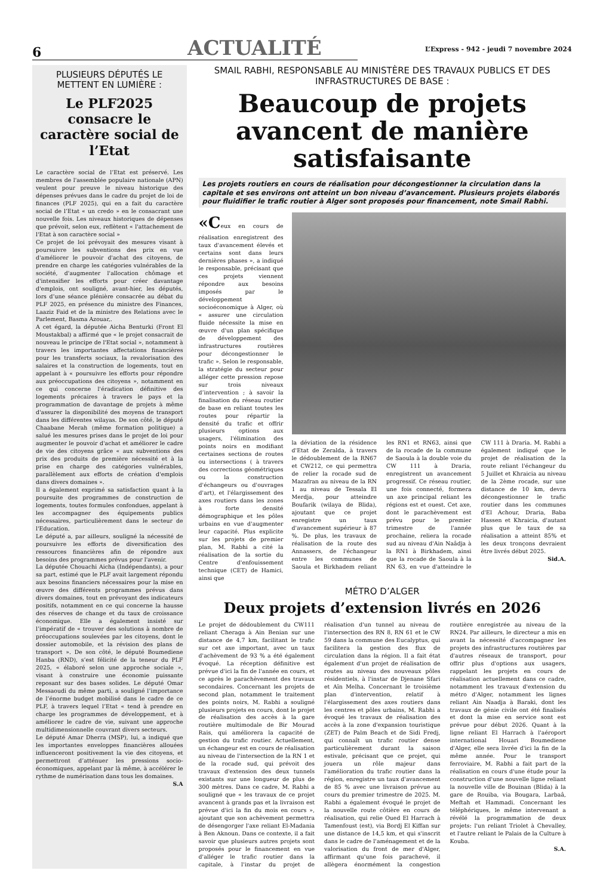6 ACTUALITÉ
L’Express - 942 - jeudi 7 novembre 2024
PLUSIEURS DÉPUTÉS LE METTENT EN LUMIÈRE :
Le PLF2025 consacre le caractère social de l’Etat
Le caractère social de l’Etat est préservé. Les membres de l'assemblée populaire nationale (APN) veulent pour preuve le niveau historique des dépenses prévues dans le cadre du projet de loi de finances (PLF 2025), qui en a fait du caractère social de l’Etat « un credo » en le consacrant une nouvelle fois. Les niveaux historiques de dépenses que prévoit, selon eux, reflètent « l'attachement de l'Etat à son caractère social »
Ce projet de loi prévoyait des mesures visant à poursuivre les subventions des prix en vue d'améliorer le pouvoir d'achat des citoyens, de prendre en charge les catégories vulnérables de la société, d'augmenter l'allocation chômage et d'intensifier les efforts pour créer davantage d'emplois, ont souligné, avant-hier, les députés, lors d’une séance plénière consacrée au débat du PLF 2025, en présence du ministre des Finances, Laaziz Faid et de la ministre des Relations avec le Parlement, Basma Azouar,.
A cet égard, la députée Aicha Benturki (Front El Moustakbal) a affirmé que « le projet consacrait de nouveau le principe de l'Etat social », notamment à travers les importantes affectations financières pour les transferts sociaux, la revalorisation des salaires et la construction de logements, tout en appelant à « poursuivre les efforts pour répondre aux préoccupations des citoyens », notamment en ce qui concerne l'éradication définitive des logements précaires à travers le pays et la programmation de davantage de projets à même d'assurer la disponibilité des moyens de transport dans les différentes wilayas. De son côté, le député Chaabane Merah (même formation politique) a salué les mesures prises dans le projet de loi pour augmenter le pouvoir d'achat et améliorer le cadre de vie des citoyens grâce « aux subventions des prix des produits de première nécessité et à la prise en charge des catégories vulnérables, parallèlement aux efforts de création d'emplois dans divers domaines ».
Il a également exprimé sa satisfaction quant à la poursuite des programmes de construction de logements, toutes formules confondues, appelant à les accompagner des équipements publics nécessaires, particulièrement dans le secteur de l'Education.
Le député a, par ailleurs, souligné la nécessité de poursuivre les efforts de diversification des ressources financières afin de répondre aux besoins des programmes prévus pour l'avenir.
La députée Chouachi Aicha (Indépendants), a pour sa part, estimé que le PLF avait largement répondu aux besoins financiers nécessaires pour la mise en œuvre des différents programmes prévus dans divers domaines, tout en prévoyant des indicateurs positifs, notamment en ce qui concerne la hausse des réserves de change et du taux de croissance économique. Elle a également insisté sur l’impératif de « trouver des solutions à nombre de préoccupations soulevées par les citoyens, dont le dossier automobile, et la révision des plans de transport ». De son côté, le député Boumediene Hanba (RND), s’est félicité de la teneur du PLF 2025, « élaboré selon une approche sociale », visant à construire une économie puissante reposant sur des bases solides. Le député Omar Messaoudi du même parti, a souligné l’importance de l’énorme budget mobilisé dans le cadre de ce PLF, à travers lequel l’Etat « tend à prendre en charge les programmes de développement, et à améliorer le cadre de vie, suivant une approche multidimensionnelle couvrant divers secteurs.
Le député Amar Dherra (MSP), lui, a indiqué que les importantes enveloppes financières allouées influenceront positivement la vie des citoyens, et permettront d’atténuer les pressions socio-économiques, appelant par là même, à accélérer le rythme de numérisation dans tous les domaines.
S.A
SMAIL RABHI, RESPONSABLE AU MINISTÈRE DES TRAVAUX PUBLICS ET DES INFRASTRUCTURES DE BASE :
Beaucoup de projets avancent de manière satisfaisante
Les projets routiers en cours de réalisation pour décongestionner la circulation dans la capitale et ses environs ont atteint un bon niveau d’avancement. Plusieurs projets élaborés pour fluidifier le trafic routier à Alger sont proposés pour financement, note Smail Rabhi.
«Ceux en cours de réalisation enregistrent des taux d'avancement élevés et certains sont dans leurs dernières phases », a indiqué le responsable, précisant que ces projets viennent répondre aux besoins imposés par le développement socioéconomique à Alger, où « assurer une circulation fluide nécessite la mise en œuvre d'un plan spécifique de développement des infrastructures routières pour décongestionner le trafic ». Selon le responsable, la stratégie du secteur pour alléger cette pression repose sur trois niveaux d’intervention ; à savoir la finalisation du réseau routier de base en reliant toutes les routes pour répartir la densité du trafic et offrir plusieurs options aux usagers, l'élimination des points noirs en modifiant certaines sections de routes ou intersections ( à travers des corrections géométriques ou la construction d'échangeurs ou d'ouvrages d'art), et l'élargissement des axes routiers dans les zones à forte densité démographique et les pôles urbains en vue d'augmenter leur capacité. Plus explicite sur les projets de premier plan, M. Rabhi a cité la réalisation de la sortie du Centre d'enfouissement technique (CET) de Hamici, ainsi que
la déviation de la résidence d'Etat de Zeralda, à travers le dédoublement de la RN67 et CW212, ce qui permettra de relier la rocade sud de Mazafran au niveau de la RN 1 au niveau de Tessala El Merdja, pour atteindre Boufarik (wilaya de Blida), ajoutant que ce projet enregistre un taux d'avancement supérieur à 87 %. De plus, les travaux de réalisation de la route des Annassers, de l'échangeur entre les communes de Saoula et Birkhadem reliant les RN1 et RN63, ainsi que de la rocade de la commune de Saoula à la double voie du CW 111 à Draria, enregistrent un avancement progressif. Ce réseau routier, une fois connecté, formera un axe principal reliant les régions est et ouest. Cet axe, dont le parachèvement est prévu pour le premier trimestre de l'année prochaine, reliera la rocade sud au niveau d'Ain Naâdja à la RN1 à Birkhadem, ainsi que la rocade de Saoula à la RN 63, en vue d'atteindre le CW 111 à Draria. M. Rabhi a également indiqué que le projet de réalisation de la route reliant l'échangeur du 5 Juillet et Khraicia au niveau de la 2ème rocade, sur une distance de 10 km, devra décongestionner le trafic routier dans les communes d'El Achour, Draria, Baba Hassen et Khraicia, d'autant plus que le taux de sa réalisation a atteint 85% et les deux tronçons devraient être livrés début 2025.
Sid.A.
MÉTRO D’ALGER
Deux projets d’extension livrés en 2026
Le projet de dédoublement du CW111 reliant Cheraga à Ain Benian sur une distance de 4,7 km, facilitant le trafic sur cet axe important, avec un taux d'achèvement de 93 % a été également évoqué. La réception définitive est prévue d'ici la fin de l'année en cours, et ce après le parachèvement des travaux secondaires. Concernant les projets de second plan, notamment le traitement des points noirs, M. Rabhi a souligné plusieurs projets en cours, dont le projet de réalisation des accès à la gare routière multimodale de Bir Mourad Rais, qui améliorera la capacité de gestion du trafic routier. Actuellement, un échangeur est en cours de réalisation au niveau de l'intersection de la RN 1 et de la rocade sud, qui prévoit des travaux d'extension des deux tunnels existants sur une longueur de plus de 300 mètres. Dans ce cadre, M. Rabhi a souligné que « les travaux de ce projet avancent à grands pas et la livraison est prévue d'ici la fin du mois en cours », ajoutant que son achèvement permettra de désengorger l'axe reliant El-Madania à Ben Aknoun. Dans ce contexte, il a fait savoir que plusieurs autres projets sont proposés pour le financement en vue d'alléger le trafic routier dans la capitale, à l'instar du projet de réalisation d'un tunnel au niveau de l'intersection des RN 8, RN 61 et le CW 59 dans la commune des Eucalyptus, qui facilitera la gestion des flux de circulation dans la région. Il a fait état également d'un projet de réalisation de routes au niveau des nouveaux pôles résidentiels, à l'instar de Djenane Sfari et Aïn Melha. Concernant le troisième plan d'intervention, relatif à l'élargissement des axes routiers dans les centres et pôles urbains, M. Rabhi a évoqué les travaux de réalisation des accès à la zone d'expansion touristique (ZET) de Palm Beach et de Sidi Fredj, qui connaît un trafic routier dense particulièrement durant la saison estivale, précisant que ce projet, qui jouera un rôle majeur dans l'amélioration du trafic routier dans la région, enregistre un taux d'avancement de 85 % avec une livraison prévue au cours du premier trimestre de 2025. M. Rabhi a également évoqué le projet de la nouvelle route côtière en cours de réalisation, qui relie Oued El Harrach à Tamenfoust (est), via Bordj El Kiffan sur une distance de 14,5 km, et qui s'inscrit dans le cadre de l'aménagement et de la valorisation du front de mer d'Alger, affirmant qu'une fois parachevé, il allègera énormément la congestion routière enregistrée au niveau de la RN24. Par ailleurs, le directeur a mis en avant la nécessité d'accompagner les projets des infrastructures routières par d'autres réseaux de transport, pour offrir plus d'options aux usagers, rappelant les projets en cours de réalisation actuellement dans ce cadre, notamment les travaux d'extension du métro d'Alger, notamment les lignes reliant Ain Naadja à Baraki, dont les travaux de génie civile ont été finalisés et dont la mise en service sont est prévue pour début 2026. Quant à la ligne reliant El Harrach à l'aéroport international Houari Boumediene d'Alger, elle sera livrée d'ici la fin de la même année. Pour le transport ferroviaire, M. Rabhi a fait part de la réalisation en cours d'une étude pour la construction d'une nouvelle ligne reliant la nouvelle ville de Bouinan (Blida) à la gare de Rouiba, via Bougara, Larbaâ, Meftah et Hammadi. Concernant les téléphériques, le même intervenant a révélé la programmation de deux projets: l'un reliant Triolet à Chevalley, et l'autre reliant le Palais de la Culture à Kouba.
S.A.